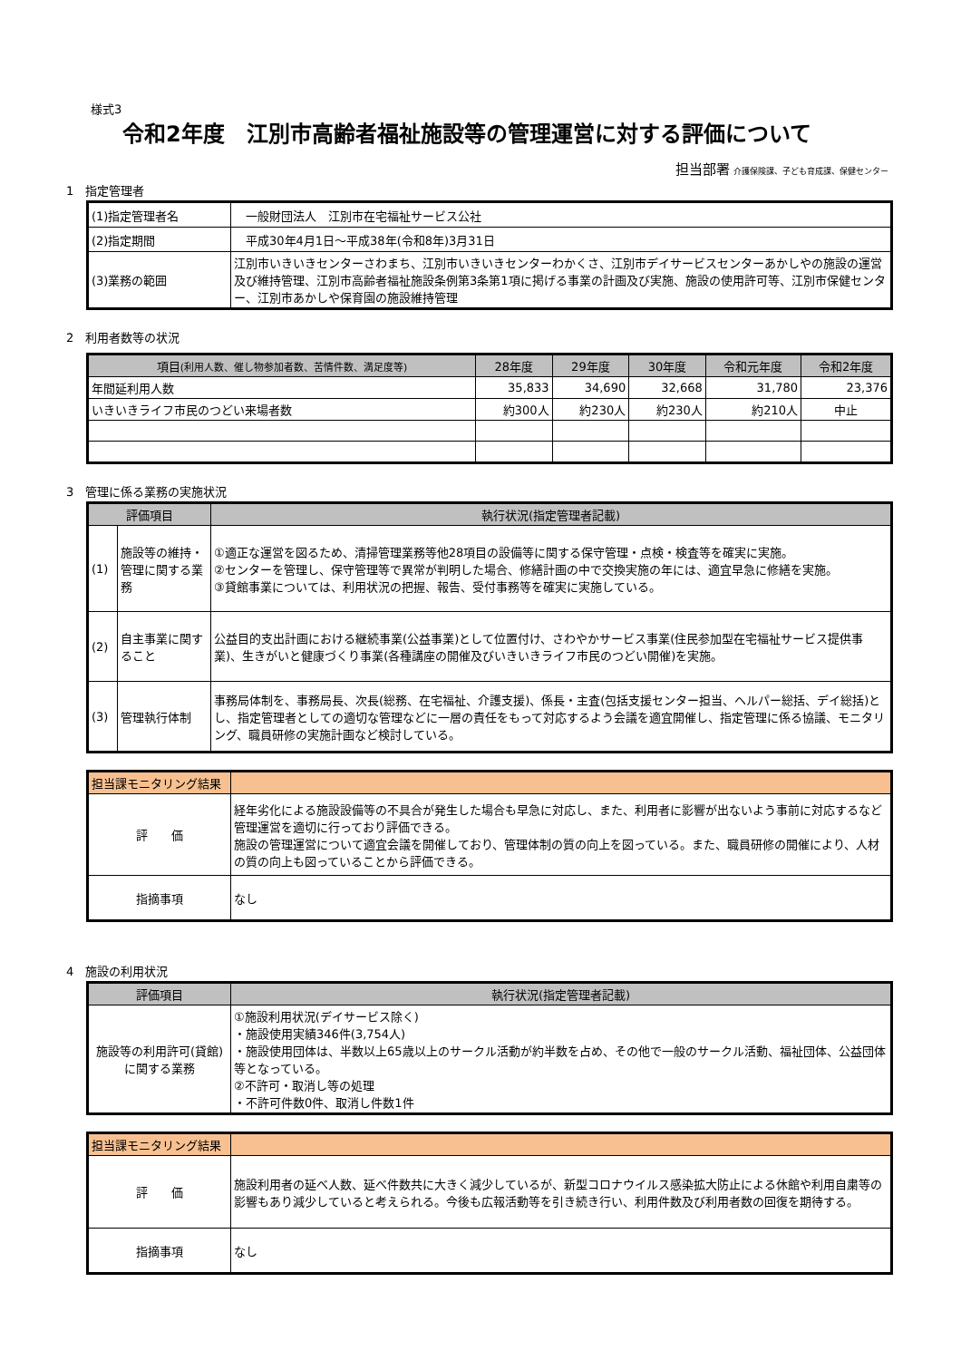様式3
令和2年度　江別市高齢者福祉施設等の管理運営に対する評価について
担当部署 介護保険課、子ども育成課、保健センター
1　指定管理者
| (1)指定管理者名 | 一般財団法人 江別市在宅福祉サービス公社 |
| (2)指定期間 | 平成30年4月1日～平成38年(令和8年)3月31日 |
| (3)業務の範囲 | 江別市いきいきセンターさわまち、江別市いきいきセンターわかくさ、江別市デイサービスセンターあかしやの施設の運営及び維持管理、江別市高齢者福祉施設条例第3条第1項に掲げる事業の計画及び実施、施設の使用許可等、江別市保健センター、江別市あかしや保育園の施設維持管理 |
2　利用者数等の状況
| 項目 (利用人数、催し物参加者数、苦情件数、満足度等) | 28年度 | 29年度 | 30年度 | 令和元年度 | 令和2年度 |
| --- | --- | --- | --- | --- | --- |
| 年間延利用人数 | 35,833 | 34,690 | 32,668 | 31,780 | 23,376 |
| いきいきライフ市民のつどい来場者数 | 約300人 | 約230人 | 約230人 | 約210人 | 中止 |
3　管理に係る業務の実施状況
| 評価項目 | | 執行状況(指定管理者記載) |
| --- | --- | --- |
| (1) | 施設等の維持・管理に関する業務 | ①適正な運営を図るため、清掃管理業務等他28項目の設備等に関する保守管理・点検・検査等を確実に実施。 ②センターを管理し、保守管理等で異常が判明した場合、修繕計画の中で交換実施の年には、適宜早急に修繕を実施。 ③貸館事業については、利用状況の把握、報告、受付事務等を確実に実施している。 |
| (2) | 自主事業に関すること | 公益目的支出計画における継続事業(公益事業)として位置付け、さわやかサービス事業(住民参加型在宅福祉サービス提供事業)、生きがいと健康づくり事業(各種講座の開催及びいきいきライフ市民のつどい開催)を実施。 |
| (3) | 管理執行体制 | 事務局体制を、事務局長、次長(総務、在宅福祉、介護支援)、係長・主査(包括支援センター担当、ヘルパー総括、デイ総括)とし、指定管理者としての適切な管理などに一層の責任をもって対応するよう会議を適宜開催し、指定管理に係る協議、モニタリング、職員研修の実施計画など検討している。 |
| 担当課モニタリング結果 | |
| 評 価 | 経年劣化による施設設備等の不具合が発生した場合も早急に対応し、また、利用者に影響が出ないよう事前に対応するなど管理運営を適切に行っており評価できる。 施設の管理運営について適宜会議を開催しており、管理体制の質の向上を図っている。また、職員研修の開催により、人材の質の向上も図っていることから評価できる。 |
| 指摘事項 | なし |
4　施設の利用状況
| 評価項目 | 執行状況(指定管理者記載) |
| --- | --- |
| 施設等の利用許可(貸館)に関する業務 | ①施設利用状況(デイサービス除く) ・施設使用実績346件(3,754人) ・施設使用団体は、半数以上65歳以上のサークル活動が約半数を占め、その他で一般のサークル活動、福祉団体、公益団体等となっている。 ②不許可・取消し等の処理 ・不許可件数0件、取消し件数1件 |
| 担当課モニタリング結果 | |
| 評 価 | 施設利用者の延べ人数、延べ件数共に大きく減少しているが、新型コロナウイルス感染拡大防止による休館や利用自粛等の影響もあり減少していると考えられる。今後も広報活動等を引き続き行い、利用件数及び利用者数の回復を期待する。 |
| 指摘事項 | なし |